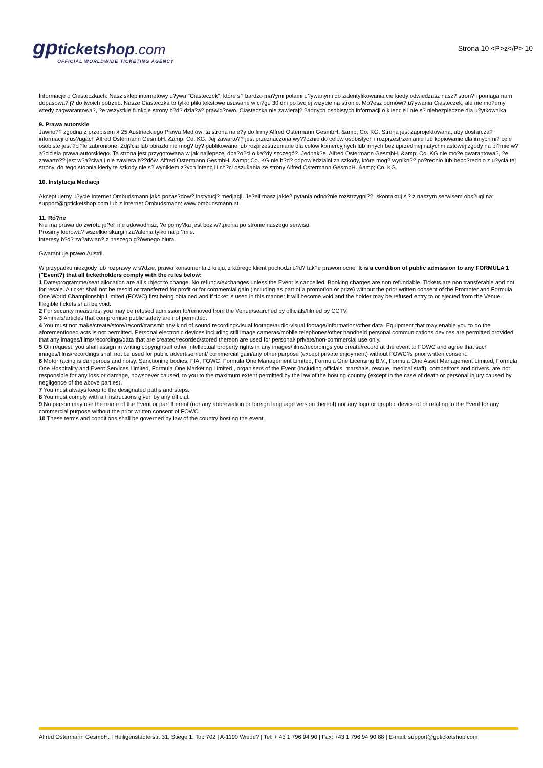gp ticketshop.com
OFFICIAL WORLDWIDE TICKETING AGENCY
Strona 10 <P>z</P> 10
Informacje o Ciasteczkach: Nasz sklep internetowy u?ywa "Ciasteczek", które s? bardzo ma?ymi polami u?ywanymi do zidentyfikowania cie kiedy odwiedzasz nasz? stron? i pomaga nam dopasowa? j? do twoich potrzeb. Nasze Ciasteczka to tylko pliki tekstowe usuwane w ci?gu 30 dni po twojej wizycie na stronie. Mo?esz odmówi? u?ywania Ciasteczek, ale nie mo?emy wtedy zagwarantowa?, ?e wszystkie funkcje strony b?d? dzia?a? prawid?owo. Ciasteczka nie zawieraj? ?adnych osobistych informacji o kliencie i nie s? niebezpieczne dla u?ytkownika.
9. Prawa autorskie
Jawno?? zgodna z przepisem § 25 Austriackiego Prawa Mediów: ta strona nale?y do firmy Alfred Ostermann GesmbH. &amp; Co. KG. Strona jest zaprojektowana, aby dostarcza? informacji o us?ugach Alfred Ostermann GesmbH. &amp; Co. KG. Jej zawarto?? jest przeznaczona wy??cznie do celów osobistych i rozprzestrzenianie lub kopiowanie dla innych ni? cele osobiste jest ?ci?le zabronione. Zdj?cia lub obrazki nie mog? by? publikowane lub rozprzestrzeniane dla celów komercyjnych lub innych bez uprzedniej natychmiastowej zgody na pi?mie w?a?ciciela prawa autorskiego. Ta strona jest przygotowana w jak najlepszej dba?o?ci o ka?dy szczegó?. Jednak?e, Alfred Ostermann GesmbH. &amp; Co. KG nie mo?e gwarantowa?, ?e zawarto?? jest w?a?ciwa i nie zawiera b??dów. Alfred Ostermann GesmbH. &amp; Co. KG nie b?d? odpowiedzialni za szkody, które mog? wynikn?? po?rednio lub bepo?rednio z u?ycia tej strony, do tego stopnia kiedy te szkody nie s? wynikiem z?ych intencji i ch?ci oszukania ze strony Alfred Ostermann GesmbH. &amp; Co. KG.
10. Instytucja Mediacji
Akceptujemy u?ycie Internet Ombudsmann jako pozas?dow? instytucj? medjacji. Je?eli masz jakie? pytania odno?nie rozstrzygni??, skontaktuj si? z naszym serwisem obs?ugi na: support@gpticketshop.com lub z Internet Ombudsmann: www.ombudsmann.at
11. Ró?ne
Nie ma prawa do zwrotu je?eli nie udowodnisz, ?e pomy?ka jest bez w?tpienia po stronie naszego serwisu.
Prosimy kierowa? wszelkie skargi i za?alenia tylko na pi?mie.
Interesy b?d? za?atwian? z naszego g?ównego biura.
Gwarantuje prawo Austrii.
W przypadku niezgody lub rozprawy w s?dzie, prawa konsumenta z kraju, z którego klient pochodzi b?d? tak?e prawomocne. It is a condition of public admission to any FORMULA 1 ("Event?) that all ticketholders comply with the rules below:
1 Date/programme/seat allocation are all subject to change. No refunds/exchanges unless the Event is cancelled. Booking charges are non refundable. Tickets are non transferable and not for resale. A ticket shall not be resold or transferred for profit or for commercial gain (including as part of a promotion or prize) without the prior written consent of the Promoter and Formula One World Championship Limited (FOWC) first being obtained and if ticket is used in this manner it will become void and the holder may be refused entry to or ejected from the Venue. Illegible tickets shall be void.
2 For security measures, you may be refused admission to/removed from the Venue/searched by officials/filmed by CCTV.
3 Animals/articles that compromise public safety are not permitted.
4 You must not make/create/store/record/transmit any kind of sound recording/visual footage/audio-visual footage/information/other data. Equipment that may enable you to do the aforementioned acts is not permitted. Personal electronic devices including still image cameras/mobile telephones/other handheld personal communications devices are permitted provided that any images/films/recordings/data that are created/recorded/stored thereon are used for personal/ private/non-commercial use only.
5 On request, you shall assign in writing copyright/all other intellectual property rights in any images/films/recordings you create/record at the event to FOWC and agree that such images/films/recordings shall not be used for public advertisement/ commercial gain/any other purpose (except private enjoyment) without FOWC?s prior written consent.
6 Motor racing is dangerous and noisy. Sanctioning bodies, FIA, FOWC, Formula One Management Limited, Formula One Licensing B.V., Formula One Asset Management Limited, Formula One Hospitality and Event Services Limited, Formula One Marketing Limited , organisers of the Event (including officials, marshals, rescue, medical staff), competitors and drivers, are not responsible for any loss or damage, howsoever caused, to you to the maximum extent permitted by the law of the hosting country (except in the case of death or personal injury caused by negligence of the above parties).
7 You must always keep to the designated paths and steps.
8 You must comply with all instructions given by any official.
9 No person may use the name of the Event or part thereof (nor any abbreviation or foreign language version thereof) nor any logo or graphic device of or relating to the Event for any commercial purpose without the prior written consent of FOWC
10 These terms and conditions shall be governed by law of the country hosting the event.
Alfred Ostermann GesmbH. | Heiligenstädterstr. 31, Stiege 1, Top 702 | A-1190 Wiede? | Tel: + 43 1 796 94 90 | Fax: +43 1 796 94 90 88 | E-mail: support@gpticketshop.com